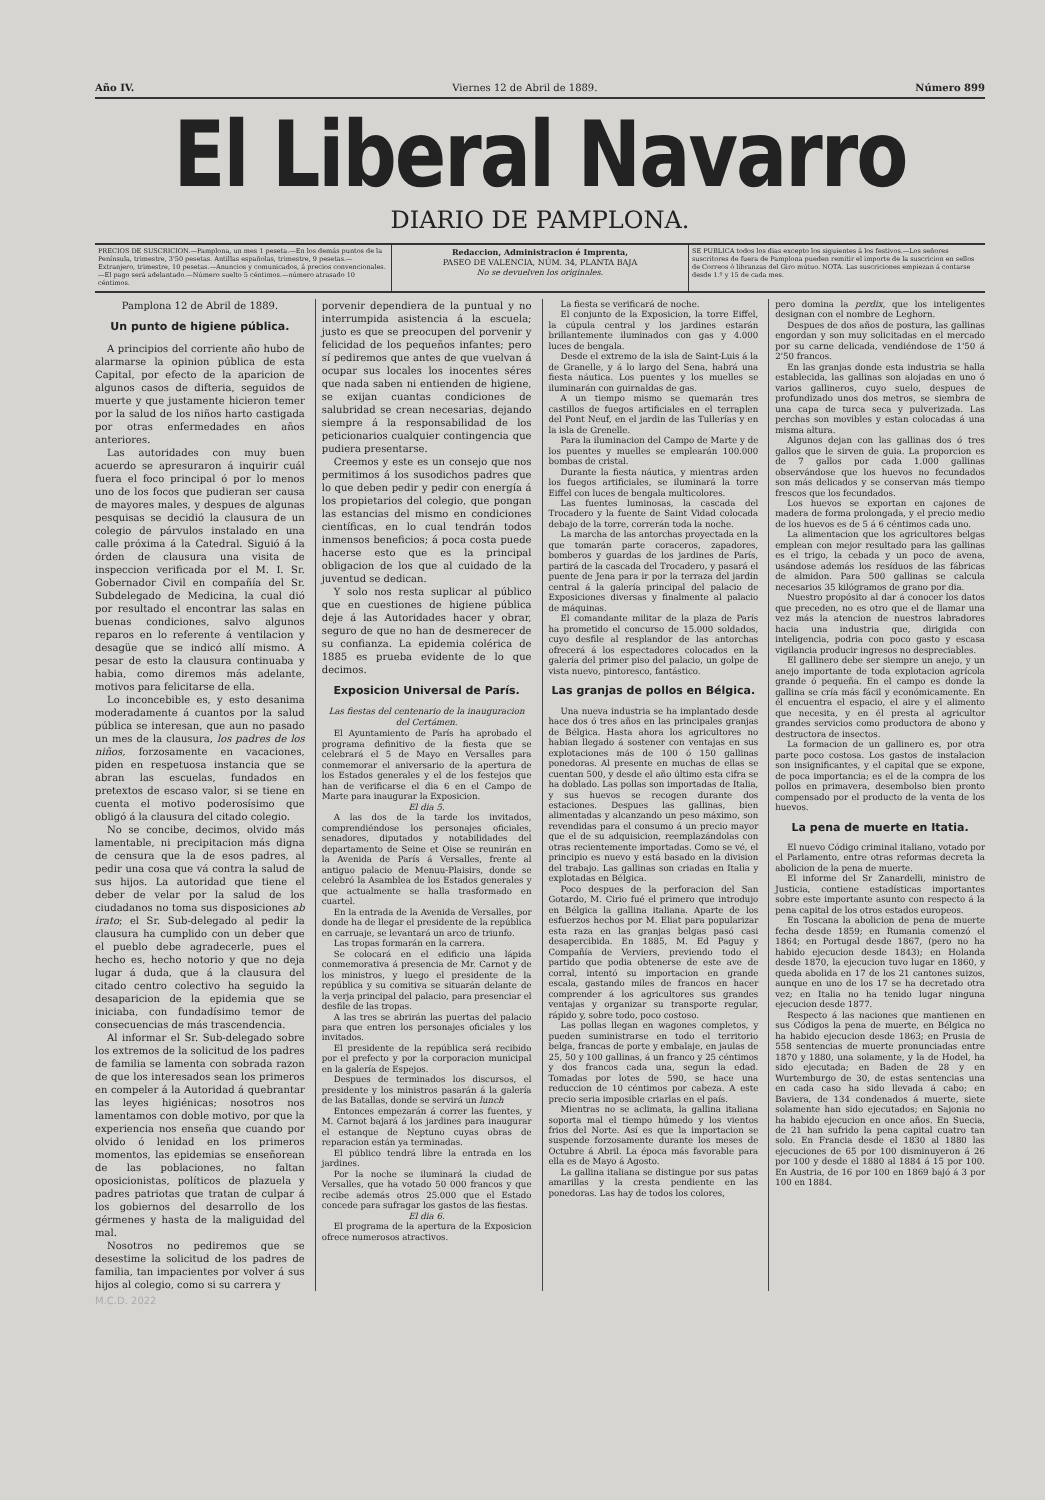Año IV. Viernes 12 de Abril de 1889. Número 899
El Liberal Navarro
DIARIO DE PAMPLONA.
PRECIOS DE SUSCRICION.—Pamplona, un mes 1 peseta.—En los demás puntos de la Península, trimestre, 3'50 pesetas. Antillas españolas, trimestre, 9 pesetas.—Extranjero, trimestre, 10 pesetas.—Anuncios y comunicados, á precios convencionales.—El pago será adelantado.—Número suelto 5 céntimos.—número atrasado 10 céntimos.
Redaccion, Administracion é Imprenta,
PASEO DE VALENCIA, NÚM. 34, PLANTA BAJA
No se devuelven los originales.
SE PUBLICA todos los dias excepto los siguientes á los festivos.—Los señores suscritores de fuera de Pamplona pueden remitir el importe de la suscricion en sellos de Correos ó libranzas del Giro mútuo. NOTA. Las suscriciones empiezan á contarse desde 1.º y 15 de cada mes.
Pamplona 12 de Abril de 1889.
Un punto de higiene pública.
A principios del corriente año hubo de alarmarse la opinion pública de esta Capital, por efecto de la aparicion de algunos casos de difteria, seguidos de muerte y que justamente hicieron temer por la salud de los niños harto castigada por otras enfermedades en años anteriores.
Las autoridades con muy buen acuerdo se apresuraron á inquirir cuál fuera el foco principal ó por lo menos uno de los focos que pudieran ser causa de mayores males, y despues de algunas pesquisas se decidió la clausura de un colegio de párvulos instalado en una calle próxima á la Catedral. Siguió á la órden de clausura una visita de inspeccion verificada por el M. I. Sr. Gobernador Civil en compañía del Sr. Subdelegado de Medicina, la cual dió por resultado el encontrar las salas en buenas condiciones, salvo algunos reparos en lo referente á ventilacion y desagüe que se indicó allí mismo. A pesar de esto la clausura continuaba y habia, como diremos más adelante, motivos para felicitarse de ella.
Lo inconcebible es, y esto desanima moderadamente á cuantos por la salud pública se interesan, que aun no pasado un mes de la clausura, los padres de los niños, forzosamente en vacaciones, piden en respetuosa instancia que se abran las escuelas, fundados en pretextos de escaso valor, si se tiene en cuenta el motivo poderosísimo que obligó á la clausura del citado colegio.
No se concibe, decimos, olvido más lamentable, ni precipitacion más digna de censura que la de esos padres, al pedir una cosa que vá contra la salud de sus hijos. La autoridad que tiene el deber de velar por la salud de los ciudadanos no toma sus disposiciones ab irato; el Sr. Sub-delegado al pedir la clausura ha cumplido con un deber que el pueblo debe agradecerle, pues el hecho es, hecho notorio y que no deja lugar á duda, que á la clausura del citado centro colectivo ha seguido la desaparicion de la epidemia que se iniciaba, con fundadísimo temor de consecuencias de más trascendencia.
Al informar el Sr. Sub-delegado sobre los extremos de la solicitud de los padres de familia se lamenta con sobrada razon de que los interesados sean los primeros en compeler á la Autoridad á quebrantar las leyes higiénicas; nosotros nos lamentamos con doble motivo, por que la experiencia nos enseña que cuando por olvido ó lenidad en los primeros momentos, las epidemias se enseñorean de las poblaciones, no faltan oposicionistas, políticos de plazuela y padres patriotas que tratan de culpar á los gobiernos del desarrollo de los gérmenes y hasta de la maliguidad del mal.
Nosotros no pediremos que se desestime la solicitud de los padres de familia, tan impacientes por volver á sus hijos al colegio, como si su carrera y
porvenir dependiera de la puntual y no interrumpida asistencia á la escuela; justo es que se preocupen del porvenir y felicidad de los pequeños infantes; pero sí pediremos que antes de que vuelvan á ocupar sus locales los inocentes séres que nada saben ni entienden de higiene, se exijan cuantas condiciones de salubridad se crean necesarias, dejando siempre á la responsabilidad de los peticionarios cualquier contingencia que pudiera presentarse.
Creemos y este es un consejo que nos permitimos á los susodichos padres que lo que deben pedir y pedir con energía á los propietarios del colegio, que pongan las estancias del mismo en condiciones científicas, en lo cual tendrán todos inmensos beneficios; á poca costa puede hacerse esto que es la principal obligacion de los que al cuidado de la juventud se dedican.
Y solo nos resta suplicar al público que en cuestiones de higiene pública deje á las Autoridades hacer y obrar, seguro de que no han de desmerecer de su confianza. La epidemia colérica de 1885 es prueba evidente de lo que decimos.
Exposicion Universal de París.
Las fiestas del centenario de la inauguracion del Certámen.
El Ayuntamiento de París ha aprobado el programa definitivo de la fiesta que se celebrará el 5 de Mayo en Versalles para conmemorar el aniversario de la apertura de los Estados generales y el de los festejos que han de verificarse el dia 6 en el Campo de Marte para inaugurar la Exposicion.
El dia 5.
A las dos de la tarde los invitados, comprendiéndose los personajes oficiales, senadores, diputados y notabilidades del departamento de Seine et Oise se reunirán en la Avenida de París á Versalles, frente al antiguo palacio de Menuu-Plaisirs, donde se celebró la Asamblea de los Estados generales y que actualmente se halla trasformado en cuartel.
En la entrada de la Avenida de Versalles, por donde ha de llegar el presidente de la república en carruaje, se levantará un arco de triunfo.
Las tropas formarán en la carrera.
Se colocará en el edificio una lápida conmemorativa á presencia de Mr. Carnot y de los ministros, y luego el presidente de la república y su comitiva se situarán delante de la verja principal del palacio, para presenciar el desfile de las tropas.
A las tres se abrirán las puertas del palacio para que entren los personajes oficiales y los invitados.
El presidente de la república será recibido por el prefecto y por la corporacion municipal en la galería de Espejos.
Despues de terminados los discursos, el presidente y los ministros pasarán á la galería de las Batallas, donde se servirá un lunch
Entonces empezarán á correr las fuentes, y M. Carnot bajará á los jardines para inaugurar el estanque de Neptuno cuyas obras de reparacion están ya terminadas.
El público tendrá libre la entrada en los jardines.
Por la noche se iluminará la ciudad de Versalles, que ha votado 50 000 francos y que recibe además otros 25.000 que el Estado concede para sufragar los gastos de las fiestas.
El dia 6.
El programa de la apertura de la Exposicion ofrece numerosos atractivos.
La fiesta se verificará de noche.
El conjunto de la Exposicion, la torre Eiffel, la cúpula central y los jardines estarán brillantemente iluminados con gas y 4.000 luces de bengala.
Desde el extremo de la isla de Saint-Luis á la de Granelle, y á lo largo del Sena, habrá una fiesta náutica. Los puentes y los muelles se iluminarán con guirnaldas de gas.
A un tiempo mismo se quemarán tres castillos de fuegos artificiales en el terraplen del Pont Neuf, en el jardin de las Tullerías y en la isla de Grenelle.
Para la iluminacion del Campo de Marte y de los puentes y muelles se emplearán 100.000 bombas de cristal.
Durante la fiesta náutica, y mientras arden los fuegos artificiales, se iluminará la torre Eiffel con luces de bengala multicolores.
Las fuentes luminosas, la cascada del Trocadero y la fuente de Saint Vidad colocada debajo de la torre, correrán toda la noche.
La marcha de las antorchas proyectada en la que tomarán parte coraceros, zapadores, bomberos y guardas de los jardines de París, partirá de la cascada del Trocadero, y pasará el puente de Jena para ir por la terraza del jardin central á la galería principal del palacio de Exposiciones diversas y finalmente al palacio de máquinas.
El comandante militar de la plaza de París ha prometido el concurso de 15.000 soldados, cuyo desfile al resplandor de las antorchas ofrecerá á los espectadores colocados en la galería del primer piso del palacio, un golpe de vista nuevo, pintoresco, fantástico.
Las granjas de pollos en Bélgica.
Una nueva industria se ha implantado desde hace dos ó tres años en las principales granjas de Bélgica. Hasta ahora los agricultores no habian llegado á sostener con ventajas en sus explotaciones más de 100 ó 150 gallinas ponedoras. Al presente en muchas de ellas se cuentan 500, y desde el año último esta cifra se ha doblado. Las pollas son importadas de Italia, y sus huevos se recogen durante dos estaciones. Despues las gallinas, bien alimentadas y alcanzando un peso máximo, son revendidas para el consumo á un precio mayor que el de su adquisicion, reemplazándolas con otras recientemente importadas. Como se vé, el principio es nuevo y está basado en la division del trabajo. Las gallinas son criadas en Italia y explotadas en Bélgica.
Poco despues de la perforacion del San Gotardo, M. Cirio fué el primero que introdujo en Bélgica la gallina italiana. Aparte de los esfuerzos hechos por M. Eliat para popularizar esta raza en las granjas belgas pasó casi desapercibida. En 1885, M. Ed Paguy y Compañía de Verviers, previendo todo el partido que podia obtenerse de este ave de corral, intentó su importacion en grande escala, gastando miles de francos en hacer comprender á los agricultores sus grandes ventajas y organizar su transporte regular, rápido y, sobre todo, poco costoso.
Las pollas llegan en wagones completos, y pueden suministrarse en todo el territorio belga, francas de porte y embalaje, en jaulas de 25, 50 y 100 gallinas, á un franco y 25 céntimos y dos francos cada una, segun la edad. Tomadas por lotes de 590, se hace una reduccion de 10 céntimos por cabeza. A este precio seria imposible criarlas en el país.
Mientras no se aclimata, la gallina italiana soporta mal el tiempo húmedo y los vientos frios del Norte. Así es que la importacion se suspende forzosamente durante los meses de Octubre á Abril. La época más favorable para ella es de Mayo á Agosto.
La gallina italiana se distingue por sus patas amarillas y la cresta pendiente en las ponedoras. Las hay de todos los colores,
pero domina la perdix, que los inteligentes designan con el nombre de Leghorn.
Despues de dos años de postura, las gallinas engordan y son muy solicitadas en el mercado por su carne delicada, vendiéndose de 1'50 á 2'50 francos.
En las granjas donde esta industria se halla establecida, las gallinas son alojadas en uno ó varios gallineros, cuyo suelo, despues de profundizado unos dos metros, se siembra de una capa de turca seca y pulverizada. Las perchas son movibles y estan colocadas á una misma altura.
Algunos dejan con las gallinas dos ó tres gallos que le sirven de guia. La proporcion es de 7 gallos por cada 1.000 gallinas observándose que los huevos no fecundados son más delicados y se conservan más tiempo frescos que los fecundados.
Los huevos se exportan en cajones de madera de forma prolongada, y el precio medio de los huevos es de 5 á 6 céntimos cada uno.
La alimentacion que los agricultores belgas emplean con mejor resultado para las gallinas es el trigo, la cebada y un poco de avena, usándose además los resíduos de las fábricas de almidon. Para 500 gallinas se calcula necesarios 35 kilógramos de grano por dia.
Nuestro propósito al dar á conocer los datos que preceden, no es otro que el de llamar una vez más la atencion de nuestros labradores hacia una industria que, dirigida con inteligencia, podria con poco gasto y escasa vigilancia producir ingresos no despreciables.
El gallinero debe ser siempre un anejo, y un anejo importante de toda explotacion agrícola grande ó pequeña. En el campo es donde la gallina se cría más fácil y económicamente. En él encuentra el espacio, el aire y el alimento que necesita, y en él presta al agricultor grandes servicios como productora de abono y destructora de insectos.
La formacion de un gallinero es, por otra parte poco costosa. Los gastos de instalacion son insignificantes, y el capital que se expone, de poca importancia; es el de la compra de los pollos en primavera, desembolso bien pronto compensado por el producto de la venta de los huevos.
La pena de muerte en Itatia.
El nuevo Código criminal italiano, votado por el Parlamento, entre otras reformas decreta la abolicion de la pena de muerte.
El informe del Sr Zanardelli, ministro de Justicia, contiene estadísticas importantes sobre este importante asunto con respecto á la pena capital de los otros estados europeos.
En Toscana la abolicion de pena de muerte fecha desde 1859; en Rumania comenzó el 1864; en Portugal desde 1867, (pero no ha habido ejecucion desde 1843); en Holanda desde 1870, la ejecucion tuvo lugar en 1860, y queda abolida en 17 de los 21 cantones suizos, aunque en uno de los 17 se ha decretado otra vez; en Italia no ha tenido lugar ninguna ejecucion desde 1877.
Respecto á las naciones que mantienen en sus Códigos la pena de muerte, en Bélgica no ha habido ejecucion desde 1863; en Prusia de 558 sentencias de muerte pronunciadas entre 1870 y 1880, una solamente, y la de Hodel, ha sido ejecutada; en Baden de 28 y en Wurtemburgo de 30, de estas sentencias una en cada caso ha sido llevada á cabo; en Baviera, de 134 condenados á muerte, siete solamente han sido ejecutados; en Sajonia no ha habido ejecucion en once años. En Suecia, de 21 han sufrido la pena capital cuatro tan solo. En Francia desde el 1830 al 1880 las ejecuciones de 65 por 100 disminuyeron á 26 por 100 y desde el 1880 al 1884 á 15 por 100. En Austria, de 16 por 100 en 1869 bajó á 3 por 100 en 1884.
M.C.D. 2022